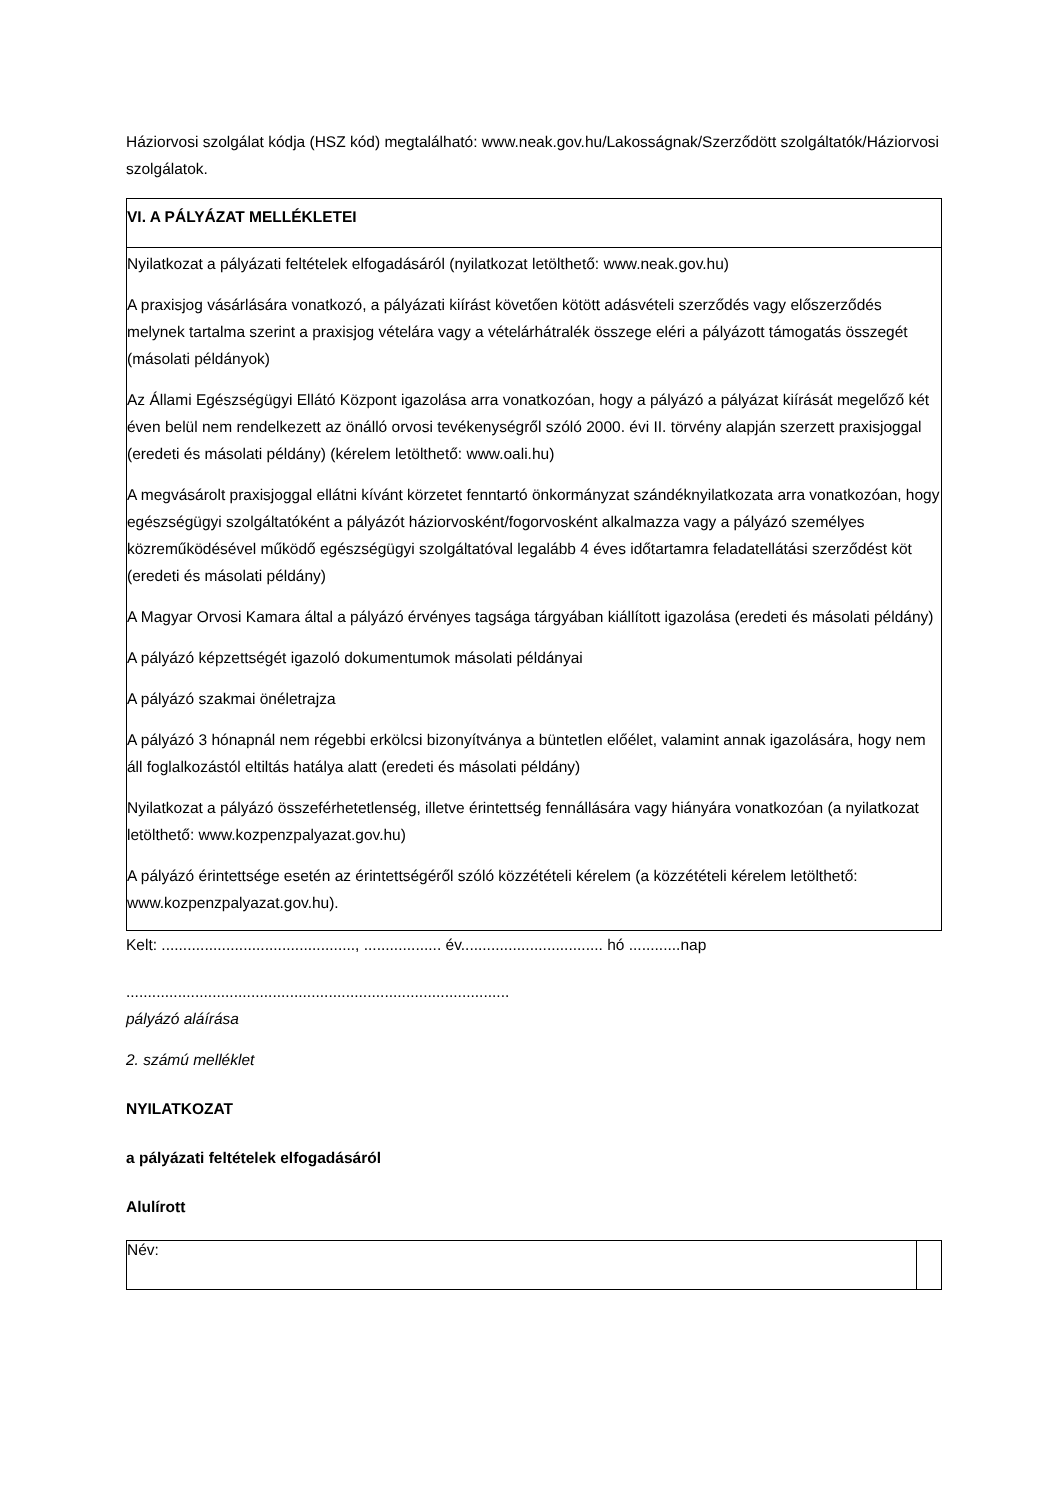Háziorvosi szolgálat kódja (HSZ kód) megtalálható: www.neak.gov.hu/Lakosságnak/Szerződött szolgáltatók/Háziorvosi szolgálatok.
| VI. A PÁLYÁZAT MELLÉKLETEI |
| Nyilatkozat a pályázati feltételek elfogadásáról (nyilatkozat letölthető: www.neak.gov.hu) A praxisjog vásárlására vonatkozó, a pályázati kiírást követően kötött adásvételi szerződés vagy előszerződés melynek tartalma szerint a praxisjog vételára vagy a vételárhátralék összege eléri a pályázott támogatás összegét (másolati példányok) Az Állami Egészségügyi Ellátó Központ igazolása arra vonatkozóan, hogy a pályázó a pályázat kiírását megelőző két éven belül nem rendelkezett az önálló orvosi tevékenységről szóló 2000. évi II. törvény alapján szerzett praxisjoggal (eredeti és másolati példány) (kérelem letölthető: www.oali.hu) A megvásárolt praxisjoggal ellátni kívánt körzetet fenntartó önkormányzat szándéknyilatkozata arra vonatkozóan, hogy egészségügyi szolgáltatóként a pályázót háziorvosként/fogorvosként alkalmazza vagy a pályázó személyes közreműködésével működő egészségügyi szolgáltatóval legalább 4 éves időtartamra feladatellátási szerződést köt (eredeti és másolati példány) A Magyar Orvosi Kamara által a pályázó érvényes tagsága tárgyában kiállított igazolása (eredeti és másolati példány) A pályázó képzettségét igazoló dokumentumok másolati példányai A pályázó szakmai önéletrajza A pályázó 3 hónapnál nem régebbi erkölcsi bizonyítványa a büntetlen előélet, valamint annak igazolására, hogy nem áll foglalkozástól eltiltás hatálya alatt (eredeti és másolati példány) Nyilatkozat a pályázó összeférhetetlenség, illetve érintettség fennállására vagy hiányára vonatkozóan (a nyilatkozat letölthető: www.kozpenzpalyazat.gov.hu) A pályázó érintettsége esetén az érintettségéről szóló közzétételi kérelem (a közzétételi kérelem letölthető: www.kozpenzpalyazat.gov.hu). |
Kelt: ............................................., .................. év................................. hó ............nap
.........................................................................................
pályázó aláírása
2. számú melléklet
NYILATKOZAT
a pályázati feltételek elfogadásáról
Alulírott
| Név: | |